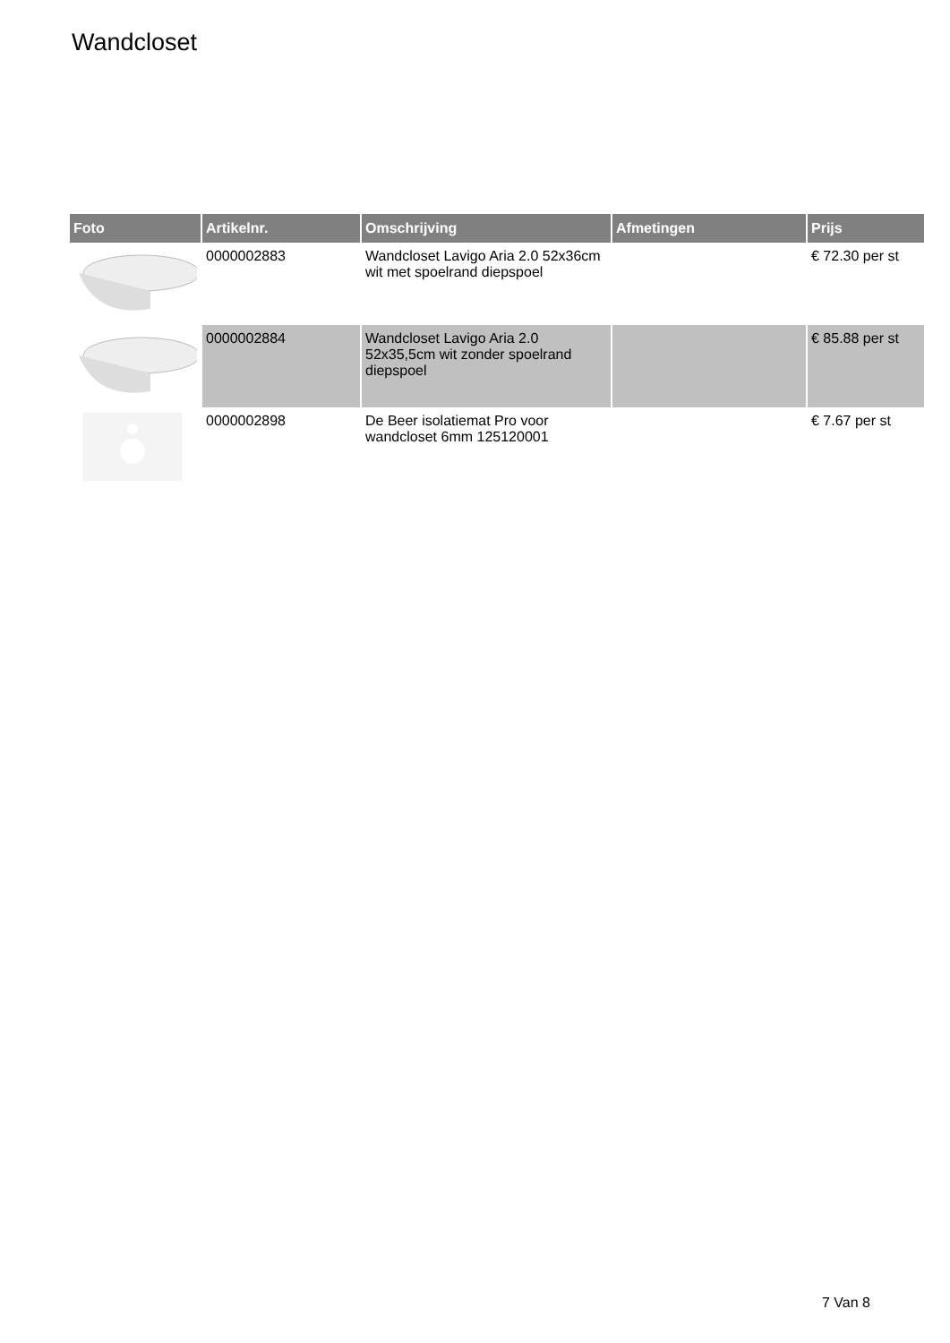Wandcloset
| Foto | Artikelnr. | Omschrijving | Afmetingen | Prijs |
| --- | --- | --- | --- | --- |
| | 0000002883 | Wandcloset Lavigo Aria 2.0 52x36cm wit met spoelrand diepspoel | | € 72.30 per st |
| | 0000002884 | Wandcloset Lavigo Aria 2.0 52x35,5cm wit zonder spoelrand diepspoel | | € 85.88 per st |
| | 0000002898 | De Beer isolatiemat Pro voor wandcloset 6mm 125120001 | | € 7.67 per st |
7 Van 8